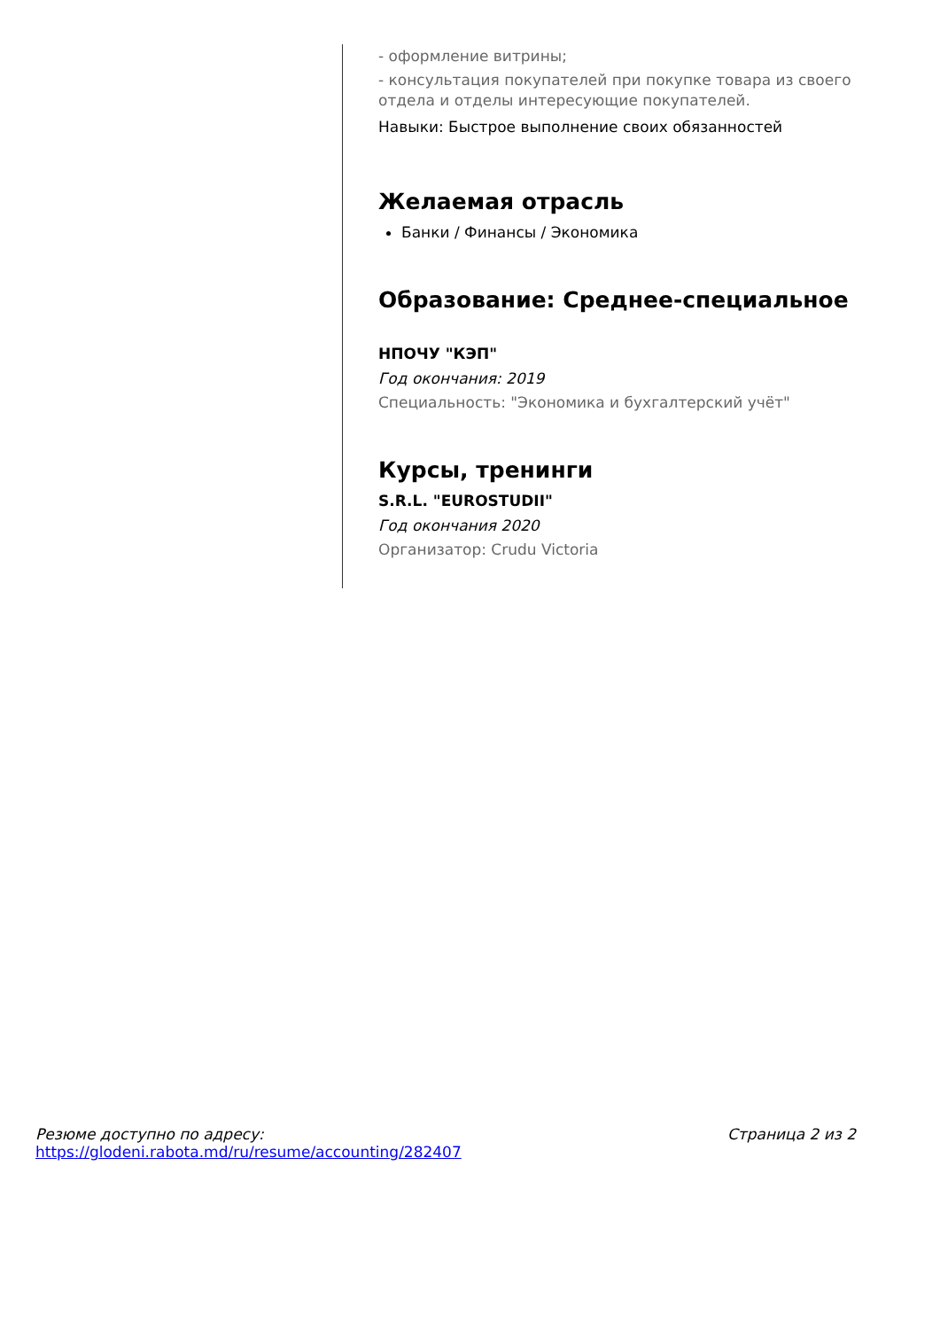- оформление витрины;
- консультация покупателей при покупке товара из своего отдела и отделы интересующие покупателей.
Навыки: Быстрое выполнение своих обязанностей
Желаемая отрасль
Банки / Финансы / Экономика
Образование: Среднее-специальное
НПОЧУ "КЭП"
Год окончания: 2019
Специальность: "Экономика и бухгалтерский учёт"
Курсы, тренинги
S.R.L. "EUROSTUDII"
Год окончания 2020
Организатор: Crudu Victoria
Резюме доступно по адресу:
https://glodeni.rabota.md/ru/resume/accounting/282407
Страница 2 из 2